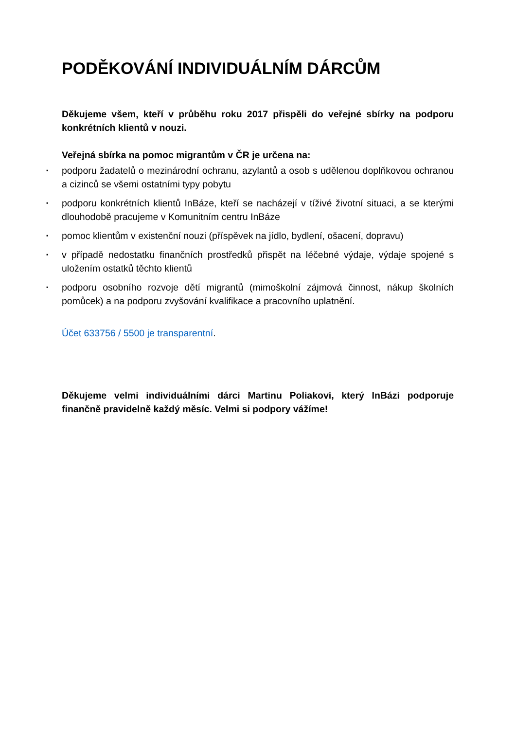PODĚKOVÁNÍ INDIVIDUÁLNÍM DÁRCŮM
Děkujeme všem, kteří v průběhu roku 2017 přispěli do veřejné sbírky na podporu konkrétních klientů v nouzi.
Veřejná sbírka na pomoc migrantům v ČR je určena na:
▪ podporu žadatelů o mezinárodní ochranu, azylantů a osob s udělenou doplňkovou ochranou a cizinců se všemi ostatními typy pobytu
▪ podporu konkrétních klientů InBáze, kteří se nacházejí v tíživé životní situaci, a se kterými dlouhodobě pracujeme v Komunitním centru InBáze
▪ pomoc klientům v existenční nouzi (příspěvek na jídlo, bydlení, ošacení, dopravu)
▪ v případě nedostatku finančních prostředků přispět na léčebné výdaje, výdaje spojené s uložením ostatků těchto klientů
▪ podporu osobního rozvoje dětí migrantů (mimoškolní zájmová činnost, nákup školních pomůcek) a na podporu zvyšování kvalifikace a pracovního uplatnění.
Účet 633756 / 5500 je transparentní.
Děkujeme velmi individuálními dárci Martinu Poliakovi, který InBázi podporuje finančně pravidelně každý měsíc. Velmi si podpory vážíme!